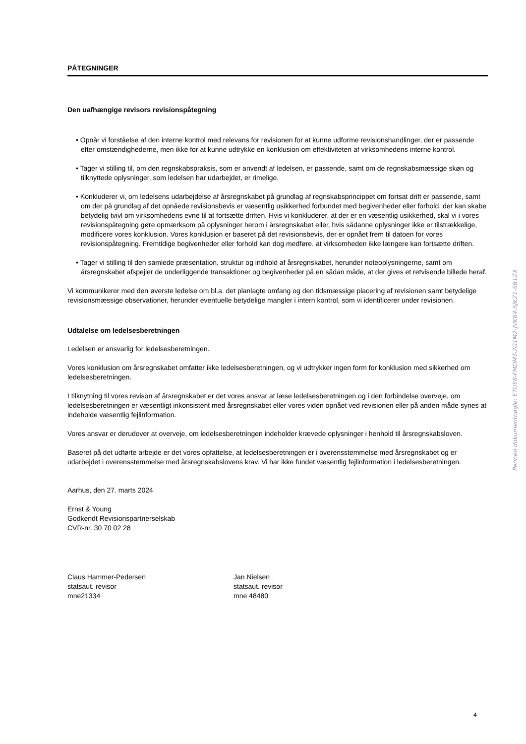PÅTEGNINGER
Den uafhængige revisors revisionspåtegning
• Opnår vi forståelse af den interne kontrol med relevans for revisionen for at kunne udforme revisionshandlinger, der er passende efter omstændighederne, men ikke for at kunne udtrykke en konklusion om effektiviteten af virksomhedens interne kontrol.
• Tager vi stilling til, om den regnskabspraksis, som er anvendt af ledelsen, er passende, samt om de regnskabsmæssige skøn og tilknyttede oplysninger, som ledelsen har udarbejdet, er rimelige.
• Konkluderer vi, om ledelsens udarbejdelse af årsregnskabet på grundlag af regnskabsprincippet om fortsat drift er passende, samt om der på grundlag af det opnåede revisionsbevis er væsentlig usikkerhed forbundet med begivenheder eller forhold, der kan skabe betydelig tvivl om virksomhedens evne til at fortsætte driften. Hvis vi konkluderer, at der er en væsentlig usikkerhed, skal vi i vores revisionspåtegning gøre opmærksom på oplysninger herom i årsregnskabet eller, hvis sådanne oplysninger ikke er tilstrækkelige, modificere vores konklusion. Vores konklusion er baseret på det revisionsbevis, der er opnået frem til datoen for vores revisionspåtegning. Fremtidige begivenheder eller forhold kan dog medføre, at virksomheden ikke længere kan fortsætte driften.
• Tager vi stilling til den samlede præsentation, struktur og indhold af årsregnskabet, herunder noteoplysningerne, samt om årsregnskabet afspejler de underliggende transaktioner og begivenheder på en sådan måde, at der gives et retvisende billede heraf.
Vi kommunikerer med den øverste ledelse om bl.a. det planlagte omfang og den tidsmæssige placering af revisionen samt betydelige revisionsmæssige observationer, herunder eventuelle betydelige mangler i intern kontrol, som vi identificerer under revisionen.
Udtalelse om ledelsesberetningen
Ledelsen er ansvarlig for ledelsesberetningen.
Vores konklusion om årsregnskabet omfatter ikke ledelsesberetningen, og vi udtrykker ingen form for konklusion med sikkerhed om ledelsesberetningen.
I tilknytning til vores revison af årsregnskabet er det vores ansvar at læse ledelsesberetningen og i den forbindelse overveje, om ledelsesberetningen er væsentligt inkonsistent med årsregnskabet eller vores viden opnået ved revisionen eller på anden måde synes at indeholde væsentlig fejlinformation.
Vores ansvar er derudover at overveje, om ledelsesberetningen indeholder krævede oplysninger i henhold til årsregnskabsloven.
Baseret på det udførte arbejde er det vores opfattelse, at ledelsesberetningen er i overensstemmelse med årsregnskabet og er udarbejdet i overensstemmelse med årsregnskabslovens krav. Vi har ikke fundet væsentlig fejlinformation i ledelsesberetningen.
Aarhus, den 27. marts 2024
Ernst & Young
Godkendt Revisionspartnerselskab
CVR-nr. 30 70 02 28
Claus Hammer-Pedersen
statsaut. revisor
mne21334
Jan Nielsen
statsaut. revisor
mne 48480
Penneo dokumentnøgle: ETUY8-FMDMT-2G1M2-JVK64-SJKZ1-SB1ZX
4